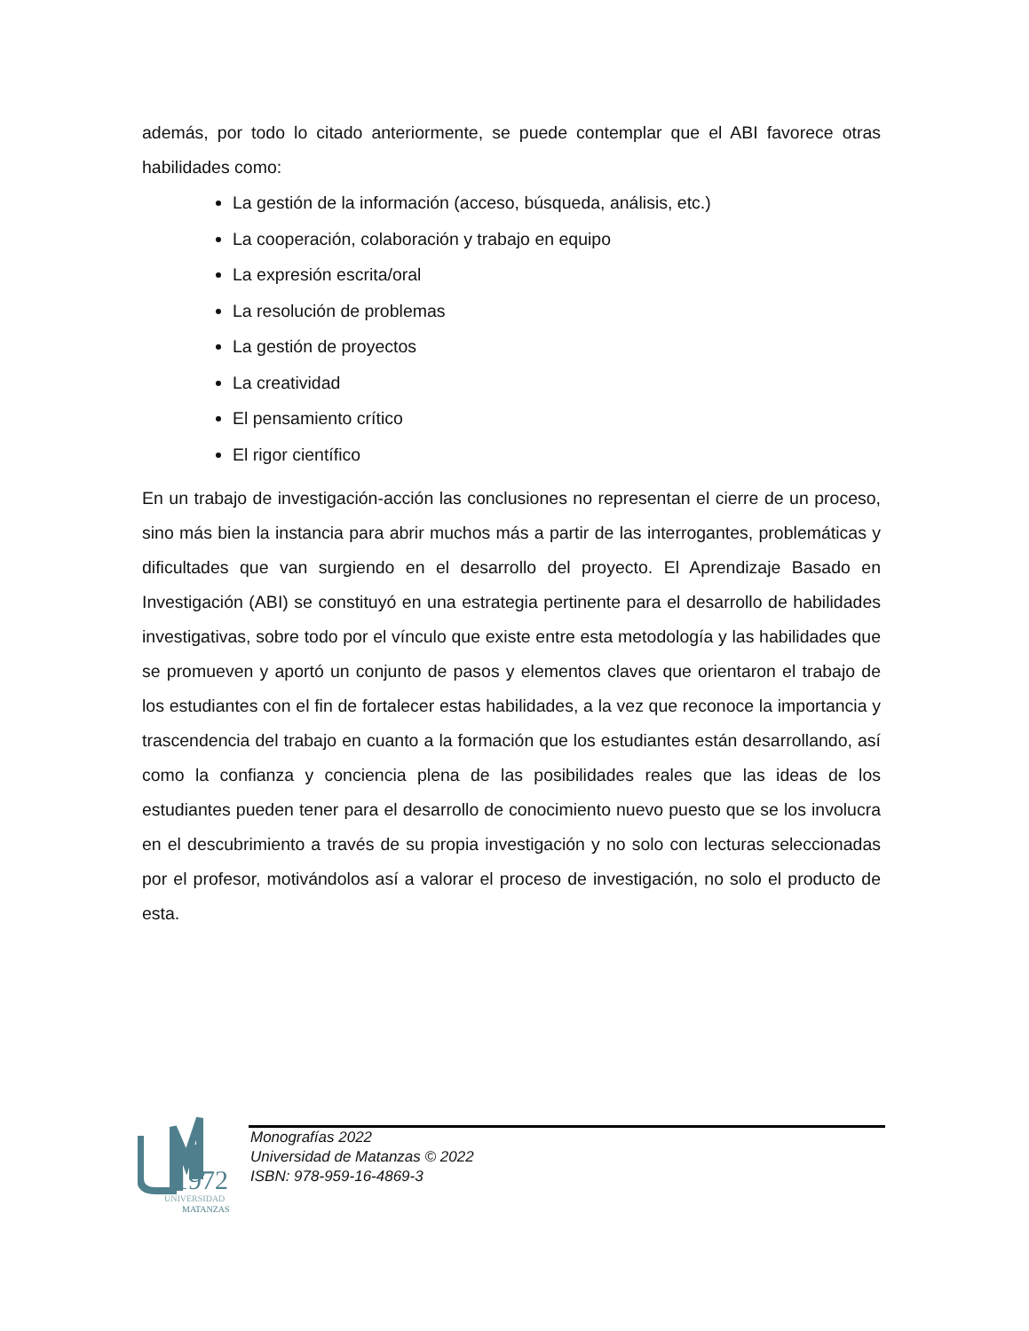además, por todo lo citado anteriormente, se puede contemplar que el ABI favorece otras habilidades como:
La gestión de la información (acceso, búsqueda, análisis, etc.)
La cooperación, colaboración y trabajo en equipo
La expresión escrita/oral
La resolución de problemas
La gestión de proyectos
La creatividad
El pensamiento crítico
El rigor científico
En un trabajo de investigación-acción las conclusiones no representan el cierre de un proceso, sino más bien la instancia para abrir muchos más a partir de las interrogantes, problemáticas y dificultades que van surgiendo en el desarrollo del proyecto. El Aprendizaje Basado en Investigación (ABI) se constituyó en una estrategia pertinente para el desarrollo de habilidades investigativas, sobre todo por el vínculo que existe entre esta metodología y las habilidades que se promueven y aportó un conjunto de pasos y elementos claves que orientaron el trabajo de los estudiantes con el fin de fortalecer estas habilidades, a la vez que reconoce la importancia y trascendencia del trabajo en cuanto a la formación que los estudiantes están desarrollando, así como la confianza y conciencia plena de las posibilidades reales que las ideas de los estudiantes pueden tener para el desarrollo de conocimiento nuevo puesto que se los involucra en el descubrimiento a través de su propia investigación y no solo con lecturas seleccionadas por el profesor, motivándolos así a valorar el proceso de investigación, no solo el producto de esta.
1972
UNIVERSIDAD
MATANZAS
Monografías 2022
Universidad de Matanzas © 2022
ISBN: 978-959-16-4869-3